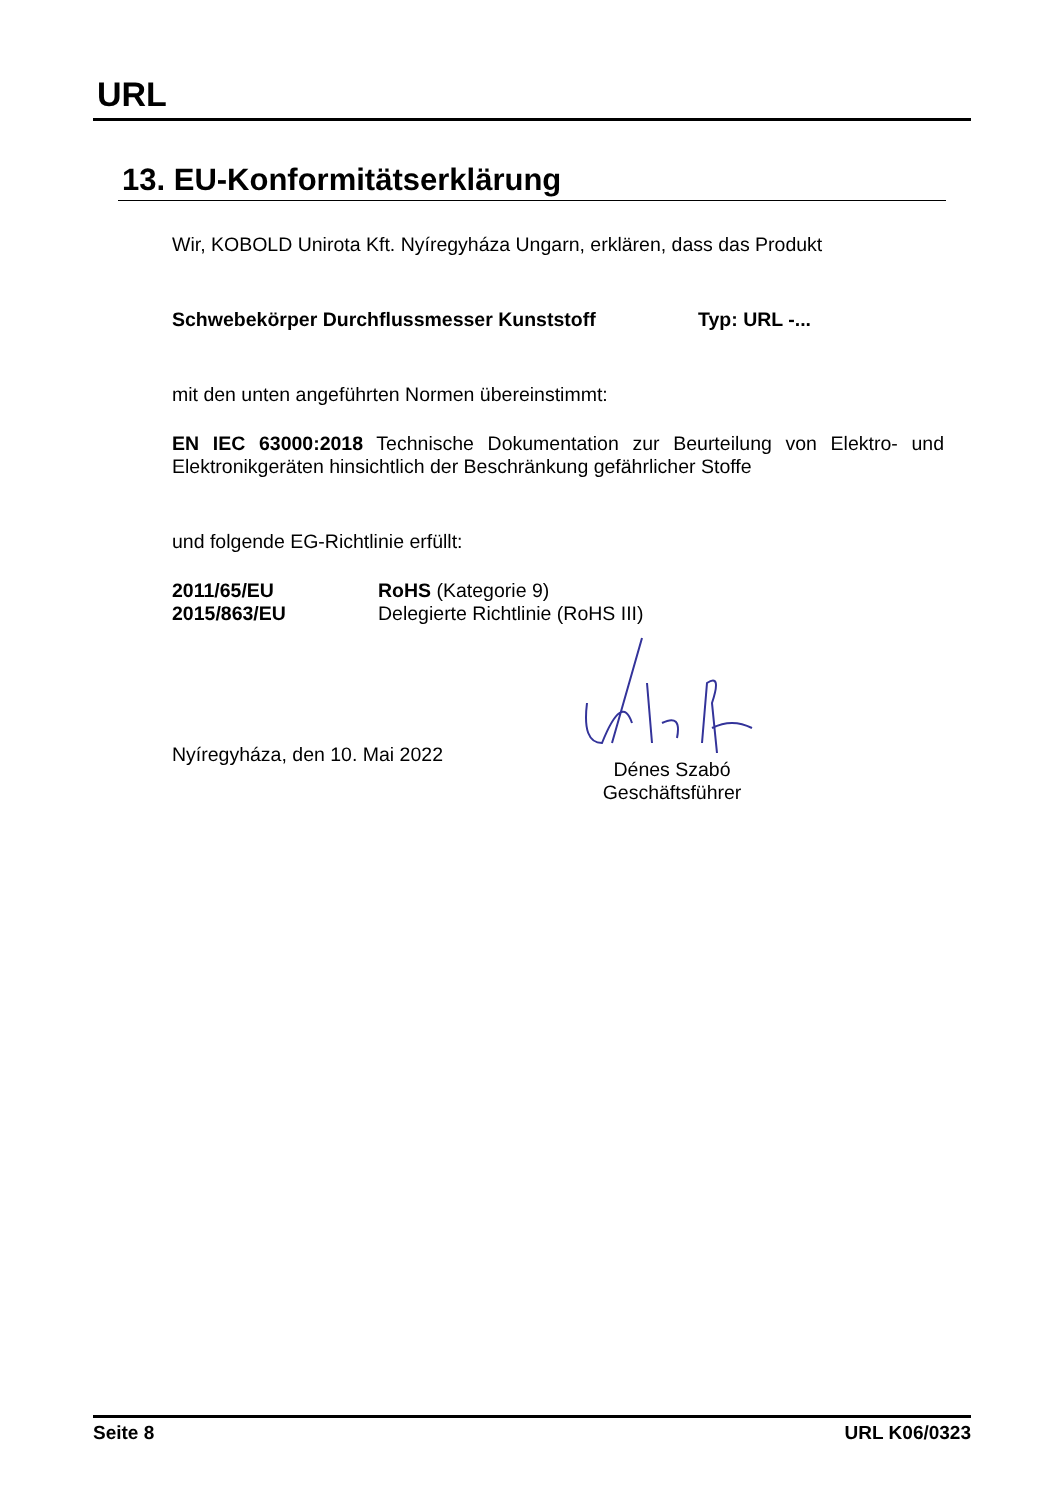URL
13. EU-Konformitätserklärung
Wir, KOBOLD Unirota Kft. Nyíregyháza Ungarn, erklären, dass das Produkt
Schwebekörper Durchflussmesser Kunststoff Typ: URL -...
mit den unten angeführten Normen übereinstimmt:
EN IEC 63000:2018 Technische Dokumentation zur Beurteilung von Elektro- und Elektronikgeräten hinsichtlich der Beschränkung gefährlicher Stoffe
und folgende EG-Richtlinie erfüllt:
2011/65/EU RoHS (Kategorie 9)
2015/863/EU Delegierte Richtlinie (RoHS III)
Nyíregyháza, den 10. Mai 2022
Dénes Szabó
Geschäftsführer
Seite 8 URL K06/0323